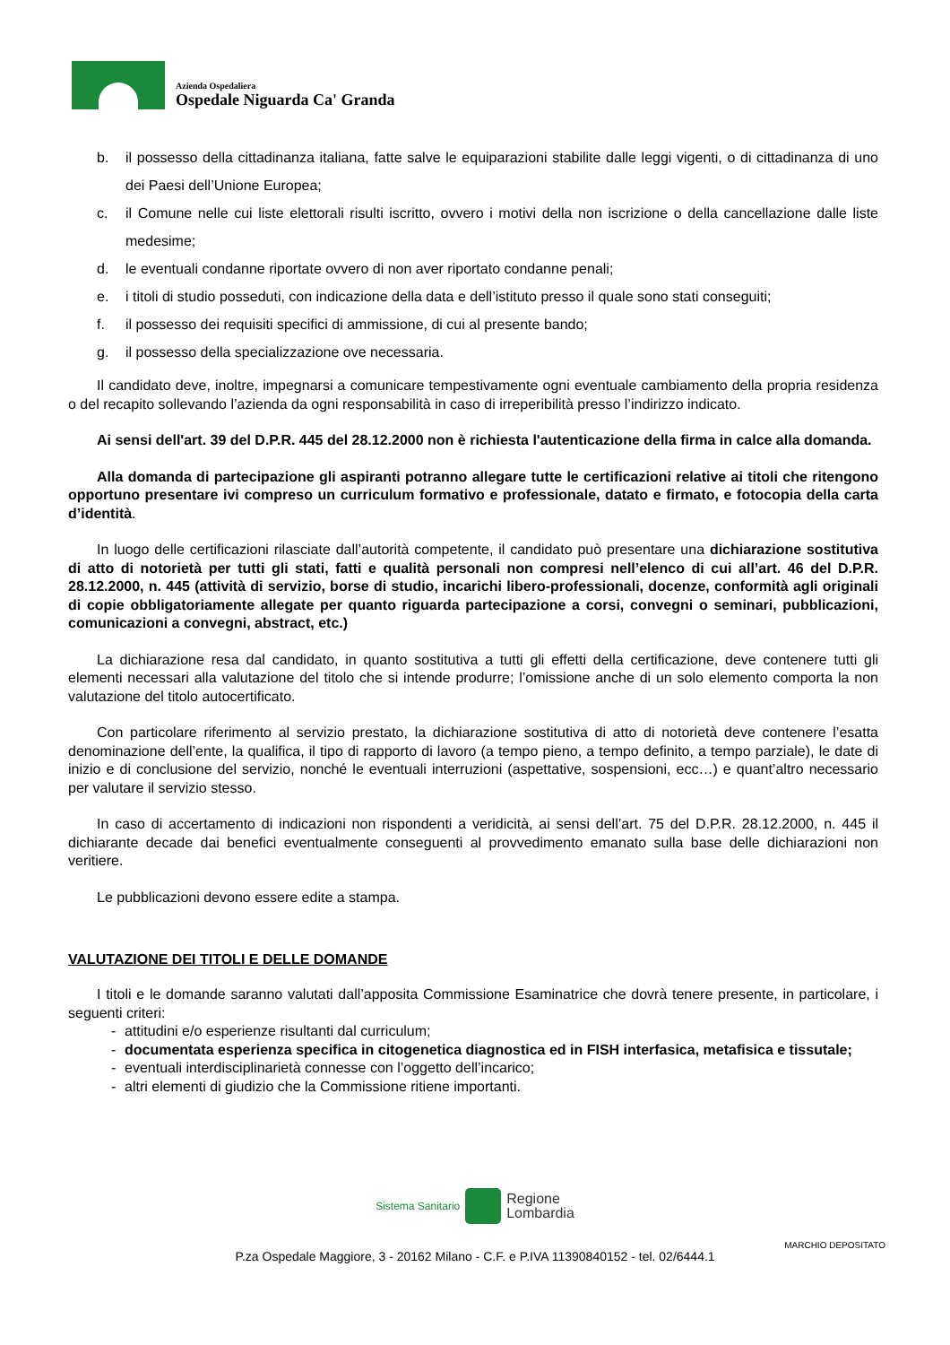Azienda Ospedaliera
Ospedale Niguarda Ca' Granda
b. il possesso della cittadinanza italiana, fatte salve le equiparazioni stabilite dalle leggi vigenti, o di cittadinanza di uno dei Paesi dell’Unione Europea;
c. il Comune nelle cui liste elettorali risulti iscritto, ovvero i motivi della non iscrizione o della cancellazione dalle liste medesime;
d. le eventuali condanne riportate ovvero di non aver riportato condanne penali;
e. i titoli di studio posseduti, con indicazione della data e dell’istituto presso il quale sono stati conseguiti;
f. il possesso dei requisiti specifici di ammissione, di cui al presente bando;
g. il possesso della specializzazione ove necessaria.
Il candidato deve, inoltre, impegnarsi a comunicare tempestivamente ogni eventuale cambiamento della propria residenza o del recapito sollevando l’azienda da ogni responsabilità in caso di irreperibilità presso l’indirizzo indicato.
Ai sensi dell'art. 39 del D.P.R. 445 del 28.12.2000 non è richiesta l'autenticazione della firma in calce alla domanda.
Alla domanda di partecipazione gli aspiranti potranno allegare tutte le certificazioni relative ai titoli che ritengono opportuno presentare ivi compreso un curriculum formativo e professionale, datato e firmato, e fotocopia della carta d’identità.
In luogo delle certificazioni rilasciate dall’autorità competente, il candidato può presentare una dichiarazione sostitutiva di atto di notorietà per tutti gli stati, fatti e qualità personali non compresi nell’elenco di cui all’art. 46 del D.P.R. 28.12.2000, n. 445 (attività di servizio, borse di studio, incarichi libero-professionali, docenze, conformità agli originali di copie obbligatoriamente allegate per quanto riguarda partecipazione a corsi, convegni o seminari, pubblicazioni, comunicazioni a convegni, abstract, etc.)
La dichiarazione resa dal candidato, in quanto sostitutiva a tutti gli effetti della certificazione, deve contenere tutti gli elementi necessari alla valutazione del titolo che si intende produrre; l’omissione anche di un solo elemento comporta la non valutazione del titolo autocertificato.
Con particolare riferimento al servizio prestato, la dichiarazione sostitutiva di atto di notorietà deve contenere l’esatta denominazione dell’ente, la qualifica, il tipo di rapporto di lavoro (a tempo pieno, a tempo definito, a tempo parziale), le date di inizio e di conclusione del servizio, nonché le eventuali interruzioni (aspettative, sospensioni, ecc…) e quant’altro necessario per valutare il servizio stesso.
In caso di accertamento di indicazioni non rispondenti a veridicità, ai sensi dell’art. 75 del D.P.R. 28.12.2000, n. 445 il dichiarante decade dai benefici eventualmente conseguenti al provvedimento emanato sulla base delle dichiarazioni non veritiere.
Le pubblicazioni devono essere edite a stampa.
VALUTAZIONE DEI TITOLI E DELLE DOMANDE
I titoli e le domande saranno valutati dall’apposita Commissione Esaminatrice che dovrà tenere presente, in particolare, i seguenti criteri:
- attitudini e/o esperienze risultanti dal curriculum;
- documentata esperienza specifica in citogenetica diagnostica ed in FISH interfasica, metafisica e tissutale;
- eventuali interdisciplinarietà connesse con l’oggetto dell’incarico;
- altri elementi di giudizio che la Commissione ritiene importanti.
Sistema Sanitario Regione
Lombardia
P.za Ospedale Maggiore, 3 - 20162 Milano - C.F. e P.IVA 11390840152 - tel. 02/6444.1
MARCHIO DEPOSITATO